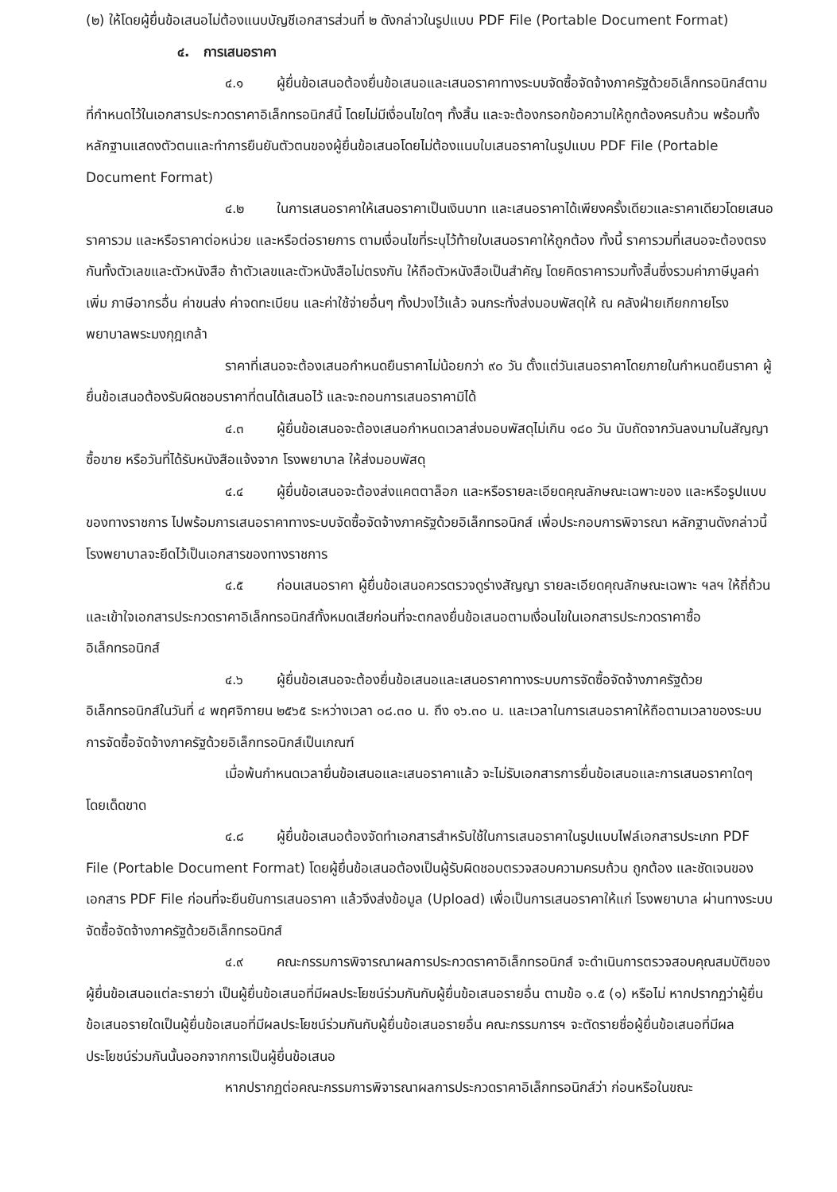(๒) ให้โดยผู้ยื่นข้อเสนอไม่ต้องแนบบัญชีเอกสารส่วนที่ ๒ ดังกล่าวในรูปแบบ PDF File (Portable Document Format)
๔. การเสนอราคา
๔.๑ ผู้ยื่นข้อเสนอต้องยื่นข้อเสนอและเสนอราคาทางระบบจัดซื้อจัดจ้างภาครัฐด้วยอิเล็กทรอนิกส์ตามที่กำหนดไว้ในเอกสารประกวดราคาอิเล็กทรอนิกส์นี้ โดยไม่มีเงื่อนไขใดๆ ทั้งสิ้น และจะต้องกรอกข้อความให้ถูกต้องครบถ้วน พร้อมทั้งหลักฐานแสดงตัวตนและทำการยืนยันตัวตนของผู้ยื่นข้อเสนอโดยไม่ต้องแนบใบเสนอราคาในรูปแบบ PDF File (Portable Document Format)
๔.๒ ในการเสนอราคาให้เสนอราคาเป็นเงินบาท และเสนอราคาได้เพียงครั้งเดียวและราคาเดียวโดยเสนอราคารวม และหรือราคาต่อหน่วย และหรือต่อรายการ ตามเงื่อนไขที่ระบุไว้ท้ายใบเสนอราคาให้ถูกต้อง ทั้งนี้ ราคารวมที่เสนอจะต้องตรงกันทั้งตัวเลขและตัวหนังสือ ถ้าตัวเลขและตัวหนังสือไม่ตรงกัน ให้ถือตัวหนังสือเป็นสำคัญ โดยคิดราคารวมทั้งสิ้นซึ่งรวมค่าภาษีมูลค่าเพิ่ม ภาษีอากรอื่น ค่าขนส่ง ค่าจดทะเบียน และค่าใช้จ่ายอื่นๆ ทั้งปวงไว้แล้ว จนกระทั่งส่งมอบพัสดุให้ ณ คลังฝ่ายเกียกกายโรงพยาบาลพระมงกุฎเกล้า
ราคาที่เสนอจะต้องเสนอกำหนดยืนราคาไม่น้อยกว่า ๙๐ วัน ตั้งแต่วันเสนอราคาโดยภายในกำหนดยืนราคา ผู้ยื่นข้อเสนอต้องรับผิดชอบราคาที่ตนได้เสนอไว้ และจะถอนการเสนอราคามิได้
๔.๓ ผู้ยื่นข้อเสนอจะต้องเสนอกำหนดเวลาส่งมอบพัสดุไม่เกิน ๑๘๐ วัน นับถัดจากวันลงนามในสัญญาซื้อขาย หรือวันที่ได้รับหนังสือแจ้งจาก โรงพยาบาล ให้ส่งมอบพัสดุ
๔.๔ ผู้ยื่นข้อเสนอจะต้องส่งแคตตาล็อก และหรือรายละเอียดคุณลักษณะเฉพาะของ และหรือรูปแบบของทางราชการ ไปพร้อมการเสนอราคาทางระบบจัดซื้อจัดจ้างภาครัฐด้วยอิเล็กทรอนิกส์ เพื่อประกอบการพิจารณา หลักฐานดังกล่าวนี้ โรงพยาบาลจะยึดไว้เป็นเอกสารของทางราชการ
๔.๕ ก่อนเสนอราคา ผู้ยื่นข้อเสนอควรตรวจดูร่างสัญญา รายละเอียดคุณลักษณะเฉพาะ ฯลฯ ให้ถี่ถ้วนและเข้าใจเอกสารประกวดราคาอิเล็กทรอนิกส์ทั้งหมดเสียก่อนที่จะตกลงยื่นข้อเสนอตามเงื่อนไขในเอกสารประกวดราคาซื้ออิเล็กทรอนิกส์
๔.๖ ผู้ยื่นข้อเสนอจะต้องยื่นข้อเสนอและเสนอราคาทางระบบการจัดซื้อจัดจ้างภาครัฐด้วยอิเล็กทรอนิกส์ในวันที่ ๔ พฤศจิกายน ๒๕๖๕ ระหว่างเวลา ๐๘.๓๐ น. ถึง ๑๖.๓๐ น. และเวลาในการเสนอราคาให้ถือตามเวลาของระบบการจัดซื้อจัดจ้างภาครัฐด้วยอิเล็กทรอนิกส์เป็นเกณฑ์
เมื่อพ้นกำหนดเวลายื่นข้อเสนอและเสนอราคาแล้ว จะไม่รับเอกสารการยื่นข้อเสนอและการเสนอราคาใดๆ โดยเด็ดขาด
๔.๘ ผู้ยื่นข้อเสนอต้องจัดทำเอกสารสำหรับใช้ในการเสนอราคาในรูปแบบไฟล์เอกสารประเภท PDF File (Portable Document Format) โดยผู้ยื่นข้อเสนอต้องเป็นผู้รับผิดชอบตรวจสอบความครบถ้วน ถูกต้อง และชัดเจนของเอกสาร PDF File ก่อนที่จะยืนยันการเสนอราคา แล้วจึงส่งข้อมูล (Upload) เพื่อเป็นการเสนอราคาให้แก่ โรงพยาบาล ผ่านทางระบบจัดซื้อจัดจ้างภาครัฐด้วยอิเล็กทรอนิกส์
๔.๙ คณะกรรมการพิจารณาผลการประกวดราคาอิเล็กทรอนิกส์ จะดำเนินการตรวจสอบคุณสมบัติของผู้ยื่นข้อเสนอแต่ละรายว่า เป็นผู้ยื่นข้อเสนอที่มีผลประโยชน์ร่วมกันกับผู้ยื่นข้อเสนอรายอื่น ตามข้อ ๑.๕ (๑) หรือไม่ หากปรากฏว่าผู้ยื่นข้อเสนอรายใดเป็นผู้ยื่นข้อเสนอที่มีผลประโยชน์ร่วมกันกับผู้ยื่นข้อเสนอรายอื่น คณะกรรมการฯ จะตัดรายชื่อผู้ยื่นข้อเสนอที่มีผลประโยชน์ร่วมกันนั้นออกจากการเป็นผู้ยื่นข้อเสนอ
หากปรากฏต่อคณะกรรมการพิจารณาผลการประกวดราคาอิเล็กทรอนิกส์ว่า ก่อนหรือในขณะ